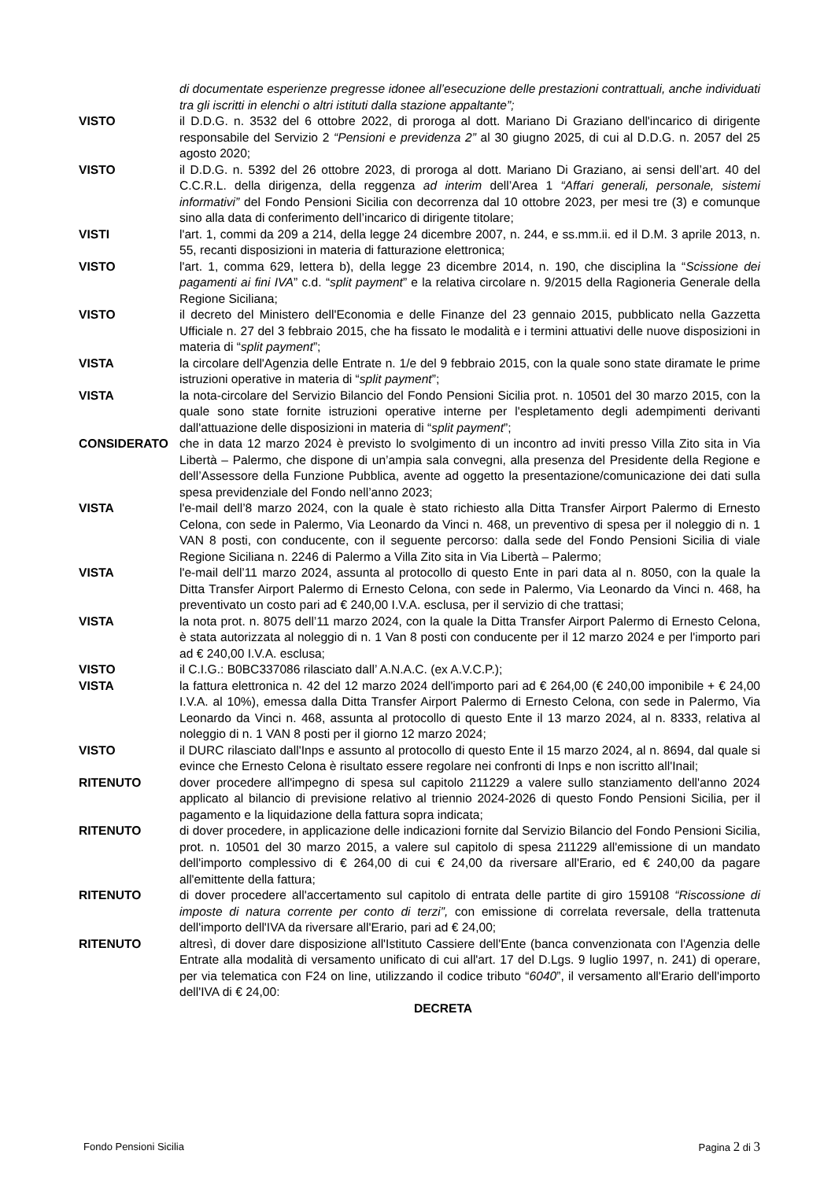di documentate esperienze pregresse idonee all’esecuzione delle prestazioni contrattuali, anche individuati tra gli iscritti in elenchi o altri istituti dalla stazione appaltante”;
VISTO il D.D.G. n. 3532 del 6 ottobre 2022, di proroga al dott. Mariano Di Graziano dell'incarico di dirigente responsabile del Servizio 2 “Pensioni e previdenza 2” al 30 giugno 2025, di cui al D.D.G. n. 2057 del 25 agosto 2020;
VISTO il D.D.G. n. 5392 del 26 ottobre 2023, di proroga al dott. Mariano Di Graziano, ai sensi dell’art. 40 del C.C.R.L. della dirigenza, della reggenza ad interim dell’Area 1 “Affari generali, personale, sistemi informativi” del Fondo Pensioni Sicilia con decorrenza dal 10 ottobre 2023, per mesi tre (3) e comunque sino alla data di conferimento dell’incarico di dirigente titolare;
VISTI l'art. 1, commi da 209 a 214, della legge 24 dicembre 2007, n. 244, e ss.mm.ii. ed il D.M. 3 aprile 2013, n. 55, recanti disposizioni in materia di fatturazione elettronica;
VISTO l'art. 1, comma 629, lettera b), della legge 23 dicembre 2014, n. 190, che disciplina la “Scissione dei pagamenti ai fini IVA” c.d. “split payment” e la relativa circolare n. 9/2015 della Ragioneria Generale della Regione Siciliana;
VISTO il decreto del Ministero dell'Economia e delle Finanze del 23 gennaio 2015, pubblicato nella Gazzetta Ufficiale n. 27 del 3 febbraio 2015, che ha fissato le modalità e i termini attuativi delle nuove disposizioni in materia di “split payment”;
VISTA la circolare dell'Agenzia delle Entrate n. 1/e del 9 febbraio 2015, con la quale sono state diramate le prime istruzioni operative in materia di “split payment”;
VISTA la nota-circolare del Servizio Bilancio del Fondo Pensioni Sicilia prot. n. 10501 del 30 marzo 2015, con la quale sono state fornite istruzioni operative interne per l'espletamento degli adempimenti derivanti dall'attuazione delle disposizioni in materia di “split payment”;
CONSIDERATO che in data 12 marzo 2024 è previsto lo svolgimento di un incontro ad inviti presso Villa Zito sita in Via Libertà – Palermo, che dispone di un’ampia sala convegni, alla presenza del Presidente della Regione e dell’Assessore della Funzione Pubblica, avente ad oggetto la presentazione/comunicazione dei dati sulla spesa previdenziale del Fondo nell’anno 2023;
VISTA l'e-mail dell’8 marzo 2024, con la quale è stato richiesto alla Ditta Transfer Airport Palermo di Ernesto Celona, con sede in Palermo, Via Leonardo da Vinci n. 468, un preventivo di spesa per il noleggio di n. 1 VAN 8 posti, con conducente, con il seguente percorso: dalla sede del Fondo Pensioni Sicilia di viale Regione Siciliana n. 2246 di Palermo a Villa Zito sita in Via Libertà – Palermo;
VISTA l'e-mail dell’11 marzo 2024, assunta al protocollo di questo Ente in pari data al n. 8050, con la quale la Ditta Transfer Airport Palermo di Ernesto Celona, con sede in Palermo, Via Leonardo da Vinci n. 468, ha preventivato un costo pari ad € 240,00 I.V.A. esclusa, per il servizio di che trattasi;
VISTA la nota prot. n. 8075 dell’11 marzo 2024, con la quale la Ditta Transfer Airport Palermo di Ernesto Celona, è stata autorizzata al noleggio di n. 1 Van 8 posti con conducente per il 12 marzo 2024 e per l'importo pari ad € 240,00 I.V.A. esclusa;
VISTO il C.I.G.: B0BC337086 rilasciato dall’ A.N.A.C. (ex A.V.C.P.);
VISTA la fattura elettronica n. 42 del 12 marzo 2024 dell'importo pari ad € 264,00 (€ 240,00 imponibile + € 24,00 I.V.A. al 10%), emessa dalla Ditta Transfer Airport Palermo di Ernesto Celona, con sede in Palermo, Via Leonardo da Vinci n. 468, assunta al protocollo di questo Ente il 13 marzo 2024, al n. 8333, relativa al noleggio di n. 1 VAN 8 posti per il giorno 12 marzo 2024;
VISTO il DURC rilasciato dall'Inps e assunto al protocollo di questo Ente il 15 marzo 2024, al n. 8694, dal quale si evince che Ernesto Celona è risultato essere regolare nei confronti di Inps e non iscritto all'Inail;
RITENUTO dover procedere all'impegno di spesa sul capitolo 211229 a valere sullo stanziamento dell'anno 2024 applicato al bilancio di previsione relativo al triennio 2024-2026 di questo Fondo Pensioni Sicilia, per il pagamento e la liquidazione della fattura sopra indicata;
RITENUTO di dover procedere, in applicazione delle indicazioni fornite dal Servizio Bilancio del Fondo Pensioni Sicilia, prot. n. 10501 del 30 marzo 2015, a valere sul capitolo di spesa 211229 all'emissione di un mandato dell'importo complessivo di € 264,00 di cui € 24,00 da riversare all'Erario, ed € 240,00 da pagare all'emittente della fattura;
RITENUTO di dover procedere all'accertamento sul capitolo di entrata delle partite di giro 159108 “Riscossione di imposte di natura corrente per conto di terzi”, con emissione di correlata reversale, della trattenuta dell'importo dell'IVA da riversare all'Erario, pari ad € 24,00;
RITENUTO altresì, di dover dare disposizione all'Istituto Cassiere dell'Ente (banca convenzionata con l'Agenzia delle Entrate alla modalità di versamento unificato di cui all'art. 17 del D.Lgs. 9 luglio 1997, n. 241) di operare, per via telematica con F24 on line, utilizzando il codice tributo “6040”, il versamento all'Erario dell'importo dell'IVA di € 24,00:
DECRETA
Fondo Pensioni Sicilia Pagina 2 di 3